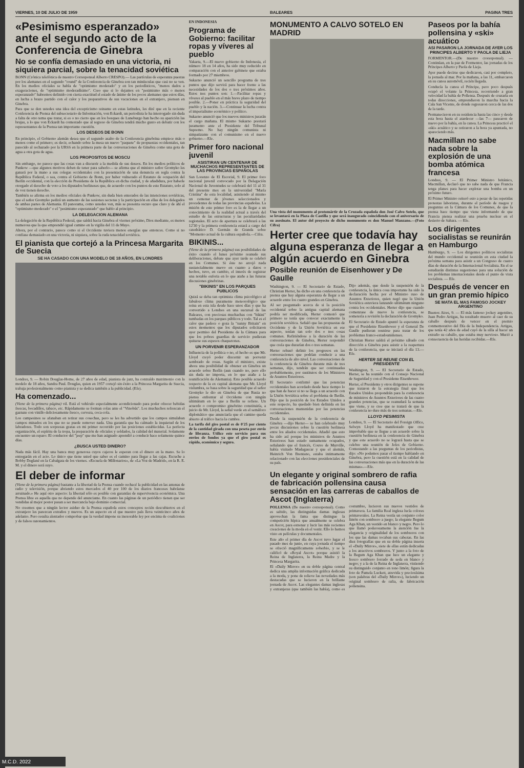VIERNES, 10 DE JULIO DE 1959 BALEARES PAGINA TRES
«Pesimismo esperanzado» ante el segundo acto de la Conferencia de Ginebra
No se confía demasiado en una victoria, ni siquiera parcial, sobre la tenacidad soviética
BONN (Crónica telefónica de nuestro Corresponsal Alberto CRESPO).— Las partículas de esperanza puestas por los alemanes en el segundo "round" de la Conferencia de Ginebra son tan minúsculas que casi no se ven. En los medios oficiales se habla de "optimismo moderado" y en los periodísticos, "menos dados a exageraciones, de "optimismo moderadísimo". Creo que si lo dejamos en "pesimismo más o menos esperanzado" habremos definido con cierta exactitud el estado de ánimo de los pocos alemanes que estos días, en lucha a brazo partido con el calor y los preparativos de sus vacaciones en el extranjero, piensan en Ginebra.
Para que se den ustedes una idea del excepticismo reinante en estas latitudes, les diré que en la reciente Conferencia de Prensa del subsecretario de Información, von Eckardt, un periodista le ha interrogado sin duda a falta de otro tema que tratar, si es o no cierto que en los bosques de Luneburgo han hecho su aparición las brujas, a lo que von Eckardt ha contestado que al regreso de Ginebra tendrá mucho gusto en debatir con los representantes de la Prensa tan importante cuestión.
LOS DESEOS DE BONN
En principio, el Gobierno alemán desea que el segundo asalto de la Conferencia ginebrina empiece más o menos como el primero; es decir, echando sobre la mesa un nuevo "paquete" de propuestas occidentales, tan parecido al rechazado por la URSS en la primera parte de las conversaciones de Ginebra como una gota de agua a otra gota de agua.
LOS PROPOSITOS DE MOSCU
Sin embargo, no parece que las cosas van a discurrir a la medida de sus deseos. En los medios políticos de Pankow —que algunos motivos deben de tener para saberlo— se afirma que el ministro señor Gromyko les ganará por la mano a sus colegas occidentales con la presentación de una denuncia en regla contra la República Federal, o sea, contra el Gobierno de Bonn, por haber vulnerado el Estatuto de ocupación del Berlín occidental, con la elección de Presidente de la República en dicha ciudad, y de añadidura, por haberle otorgado el derecho de voto a los diputados berlineses que, de acuerdo con los puntos de este Estatuto, solo al de voz tienen derecho.
También se afirma en los medios oficiales de Pankow, sin duda bien enterados de las intenciones soviéticas, que el señor Gromyko pedirá un aumento de las sesiones secretas y la participación en ellas de los delegados de ambas partes de Alemania. El panorama, como ustedes ven, más se presenta oscuro que claro y de ahí el "optimismo moderado" o el "pesimismo esperanzado" que hablo al principio.
LA DELEGACION ALEMANA
La delegación de la República Federal, que saldrá hacia Ginebra el viernes próximo, Dios mediante, es menos numerosa que la que emprendió igual camino en la vigilia del 11 de Mayo.
Ahora, por el contrario, parece como si el Occidente tuviera menos energías que entonces. Como si no confiase demasiado en una victoria, ni siquiera, sobre la ruda tenacidad soviética.
El pianista que cortejó a la Princesa Margarita de Suecia
SE HA CASADO CON UNA MODELO DE 18 AÑOS, EN LONDRES
Londres, 9. — Robin Douglas-Home, de 27 años de edad, pianista de jazz, ha contraído matrimonio con la modelo de 18 años, Sandra Paul. Douglas, quien en 1957 cortejó sin éxito a la Princesa Margarita de Suecia, trabaja profesionalmente como pianista y se dedica también a la publicidad. (Efe).
Ha comenzado...
(Viene de la primera página) vil. Está el vehículo especialmente acondicionado para poder ofrecer bebidas frescas, bocadillos, tabaco, etc. Rápidamente se forman colas ante el "Vinobús". Los muchachos refrescan el gaznate con vinillo deliciosamente fresco, cerveza, coca-cola.
Los campesinos se afanaban en retirar sus cosechas, pero se les ha advertido que los campos simulaban campos minados en los que no se puede remover nada. Una garantía que ha calmado la inquietud de los labradores. Todo son sorpresas gratas en mi primer recorrido por las posiciones establecidas. La perfecta organización, el espíritu de la tropa, la preparación de oficiales y soldados, la calidad del material. Solamente encuentro un reparo: El conductor del "jeep" que me han asignado aprendió a conducir hace solamente quince días.
¿BUSCA USTED DINERO?
Nada más fácil. Hay una banca muy generosa cuyos cajeros le esperan con el dinero en la mano. Se lo entregarán en el acto. Lo único que tiene usted que saber es el camino para llegar a las cajas. Escuche a Bobby Deglané en la Cabalgata de los viernes. «Escuela de Millonarios», de «La Voz de Madrid», en la R. E. M. y el dinero será suyo.
El deber de informar
(Viene de la primera página) bastante a la libertad de la Prensa cuando rechacé la publicidad en las antenas de radio y televisión, porque abriendo estos mercados el 40 por 100 de los diarios franceses habríanse arruinado.» He aquí otro aspecto: la libertad sólo es posible con garantías de supervivencia económica. Una Prensa libre es aquella que no depende del anunciante. En cuanto las páginas de un periódico tienen que ser vendidas al mejor postor pasan a ser mercancía bajo dominio comercial.
No creemos que a ningún lector asiduo de la Prensa española estos conceptos recién descubiertos en el extranjero les parezcan extraños y nuevos. Es un aspecto en el que nuestro país lleva veinticinco años de adelanto. Pero resulta alentador comprobar que la verdad impone su inexorable ley por encima de coaliciones y de falsos razonamientos.
EN INDONESIA
Programa de Gobierno: facilitar ropas y víveres al pueblo
Yakarta, 9.—El nuevo gobierno de Indonesia, el número 18 en 14 años, ha sido muy reducido en comparación con el anterior gabinete que estaba formado por 27 miembros.
Sukarno anunció un sencillo programa de tres puntos que dijo servirá para hacer frente a las necesidades de los dos o tres próximos años. Estos tres puntos son: 1.—Facilitar ropas y víveres al pueblo en el más breve plazo de tiempo posible. 2.—Poner en práctica la seguridad del pueblo y la nación. 3.—Continuar la lucha contra el imperialismo económico y político.
Sukarno anunció que los nuevos ministros jurarán el cargo mañana. El mismo Sukarno prestará juramento ante el Presidente del Tribunal Supremo. No hay ningún comunista ni simpatizante con el comunismo en el nuevo gobierno.—Efe.
Primer foro nacional juvenil
ASISTIRAN UN CENTENAR DE MUCHACHOS REPRESENTANTES DE LAS PROVINCIAS ESPAÑOLAS
San Lorenzo de El Escorial, 9. El primer foro nacional juvenil convocado por la Delegación Nacional de Juventudes se celebrará del 11 al 31 del presente mes en la universidad "María Cristina" de esta localidad, asistiendo al mismo un centenar de jóvenes seleccionados y procedentes de todas las provincias españolas. La misión de este primer foro es la de llegar a un conocimiento de la realidad actual a través del estudio de las estructuras y las peculiaridades regionales. El acto de apertura se celebrará a las 12'30 y la primera conferencia estará a cargo del catedrático D. Germán de Granda sobre "Momento actual de la cultura española.—Cifra.
BIKINIS...
(Viene de la primera página) sus posibilidades de éxito cuando el lunes próximo reanude sus deliberaciones, debate que ayer tarde se celebró en los Comunes. Si éste no arrojó nada sustancialmente nuevo en cuanto a datos o hechos, tuvo, en cambio, el interés de registrar una notable euforia en lo que atañe a las futuras discusiones ginebrinas.
"BIKINIS" EN LOS PARQUES PUBLICOS
Quizá se deba tan optimista clima psicológico al fabuloso clima puramente meteorológico que reina en esta isla desde hace unos días y que ha convertido a Londres en una sucursal de las Baleares, con preciosas muchachas con "bikini" tumbadas en los parques públicos y todo. Tal es el calor que padece o goza la "sunny Britain" en estos momentos que los diputados solicitaron ayer permiso del Presidente de la Cámara para que los pobres guardias de servicio pudieran quitarse sus espesos chaquetones.
UN PORVENIR ESPERANZADOR
Influencia de la política o no, el hecho es que Mr. Lloyd creyó poder discernir un porvenir sembrado de rosas. Según el ministro, existe ahora una posibilidad de obtener en Ginebra un acuerdo sobre Berlín (aun cuando no, pero ello sin duda no importa, en lo que atañe a la reunificación de Alemania). Este posible acuerdo respecto de la ex capital alemana que Mr. Lloyd vislumbra, se basa sobre la seguridad que el señor Gromyko le dio en Ginebra de que Rusia no piensa enfrentar al Occidente con ningún ultimátum en lo que a Berlín se refiere. Un acuerdo o compromiso ginebrino constituiría, a juicio de Mr. Lloyd, la señal verde en el semáforo diplomático que anunciaría que el camino queda abierto al tráfico hacia la cumbre.
La tarifa del giro postal es de 0'25 por ciento de la cantidad girada con una peseta por envío de libranza. Utilice este servicio para sus envíos de fondos ya que el giro postal es rápido, económico y seguro.
MONUMENTO A CALVO SOTELO EN MADRID
Una vista del monumento al protomártir de la Cruzada española don José Calvo Sotelo, que se levantará en la Plaza de Castilla y que será inaugurado coincidiendo con el aniversario de su asesinato. El autor del proyecto de dicho monumento es don Manuel Manzano.—(Foto Cifra)
Herter cree que todavía hay alguna esperanza de llegar a algún acuerdo en Ginebra
Posible reunión de Eisenhower y De Gaulle
Washington, 9. — El Secretario de Estado, Christian Herter, ha dicho en una conferencia de prensa que hay alguna esperanza de llegar a un acuerdo entre los cuatro grandes en Ginebra.
Al ser preguntado acerca de si la posición occidental sobre la antigua capital alemana podría ser modificada, Herter contestó que primero se tenía que conocer exactamente la posición soviética. Señaló que las propuestas de Occidente y de la Unión Soviética en ese aspecto, tenían tan solo dos o tres cosas comunes. Refiriéndose a la duración de las conversaciones de Ginebra, Herter respondió que creía que durarían dos o tres semanas.
Herter rehusó definir los progresos en las conversaciones que podrían conducir a una conferencia de alto nivel. Las conversaciones de la conferencia de Ginebra durante más de tres semanas, dijo, tendrán que ser continuadas probablemente, por sustitutos de los Ministros de Asuntos Exteriores.
El Secretario confirmó que las potencias occidentales han acordado desde hace tiempo lo que han de hacer si no se llega a un acuerdo con la Unión Soviética sobre el problema de Berlín. Dijo que la posición de los Estados Unidos a este respecto, ha quedado bien definida en las conversaciones mantenidas por las potencias occidentales.
Desde la suspensión de la conferencia de Ginebra —dijo Herter— se han celebrado muy pocas discusiones sobre la cuestión berlinesa entre los aliados occidentales. Añadió que esto ha sido así porque los ministros de Asuntos Exteriores han estado sumamente ocupados, señalando que el francés, Couve de Murville, había visitado Madagascar y que el alemán, Heinrich Von Brentano, estaba intimamente relacionado con las elecciones presidenciales de su país.
Dijo además, que desde la suspensión de la conferencia, la única cosa importante ha sido la declaración hecha por el Ministro ruso de Asuntos Exteriores, quien negó que la Unión Soviética estuviera lanzando ultimátum ninguno contra los occidentales. Herter dijo que cuando comenzase de nuevo la conferencia, se sometería a revisión la declaración de Gromyko.
El Secretario de Estado apuntó la esperanza de que el Presidente Eisenhower y el General De Gaulle pudieran reunirse para tratar de los problemas franco-estadounidenses.
Christian Herter saldrá el próximo sábado con dirección a Ginebra para asistir a la reapertura de la conferencia, que se iniciará el día 13.—Efe.
HERTER SE REUNE CON EL PRESIDENTE
Washington, 9. — El Secretario de Estado, Herter, se ha reunido con el Consejo Nacional de Seguridad y con el Presidente Eisenhower.
Herter, el Presidente y otros dirigentes se supone que trataron de la estrategia final que los Estados Unidos propondrán para la conferencia de ministros de Asuntos Exteriores de las cuatro grandes potencias, que se reanudará la semana que viene, y se cree que se tratará de que la conferencia no dure más de tres semanas.—Efe.
LLOYD PESIMISTA
Londres, 9. — El Secretario del Foreign Office, Selwyn Lloyd ha manifestado que cree improbable que se llegue a un acuerdo sobre la cuestión berlinesa en la conferencia de Ginebra y que este acuerdo no se logrará hasta que se celebre una reunión de Jefes de Gobierno. Contestando a las preguntas de los periodistas, dijo: «No podemos pasar el tiempo hablando en Ginebra, pero la cuestión está en la calidad de las conversaciones más que en la duración de las mismas».—Efe.
Un elegante y original sombrero de rafia de fabricación pollensina causa sensación en las carreras de caballos de Ascot (Inglaterra)
POLLENSA (De nuestro corresponsal). Como es sabido, las distinguidas damas inglesas aprovechan la fama que distingue la competición hípica que anualmente se celebra en Ascot, para estrenar y lucir las más recientes creaciones de la moda en el vestir. Ello lo hemos visto en películas y documentales.
Este año el primer día de Ascot tuvo lugar el pasado mes de junio, en cuya jornada el tiempo se ofreció magníficamente soberbio, y se le calificó de «Royal Ascot» porque asistió la Reina de Inglaterra, la Reina Madre y la Princesa Margarita.
El «Daily Mirror» en su doble página central dedica una amplia información gráfica dedicada a la moda, y pone de relieve las novedades más destacadas que se lucieron en la brillante jornada de Ascot. Las elegantes damas inglesas y extranjeras (que también las había), como es costumbre, lucieron sus nuevos vestidos de primavera. La familia Real inglesa lucía colores primaverales. La Reina vestía un conjunto color limón con sombrero a juego; la elegante Begum Aga Khan, un vestido en blanco y negro. Pero lo que llamó poderosamente la atención fue la elegancia y originalidad de los sombreros con los que las damas tocaban sus cabezas. En las diez fotografías que en su doble página inserta el «Daily Mirror», siete de ellas están dedicadas a los atractivos sombreros. Y junto a la foto de la Begum Aga Khan que luce un elegante y fresco sombrero forrado de seda en blanco y negro; y a la de la Reina de Inglaterra, vistiendo su distinguido conjunto en tono limón; figura la foto de Pamela Luckett, atrevida y preciosísima (son palabras del «Daily Mirror»), luciendo un original sombrero de rafia, de fabricación pollensina.
Paseos por la bahía pollensina y «ski» acuático
ASI PASARON LA JORNADA DE AYER LOS PRINCIPES ALBERTO Y PAOLA DE LIEJA
FORMENTOR.—(De nuestro croresponsal). — Continúan, en la paz de Formentor, las jornadas de los Príncipes Alberto y Paola de Lieja.
Ayer puede decirse que dedicaron, casi por completo, la jornada al mar. Por la mañana, a las 11, embarcaron en su canoa automóvil, recién llegada.
Conducía la canoa el Príncipe, pero poco después ocupó el volante la Princesa, recorriendo a gran velocidad la bahía de Pollensa. Después de cruzarla en todas direcciones, emprendieron la marcha hacia la Cala San Vicente, de donde regresaron cerca de las dos de la tarde.
Permanecieron en su residencia hasta las cinco y desde esta hora hasta el atardecer —las 7— pasearon de nuevo por la bahía, en la canoa. La Princesa practicó el «ski» acuático y se retiraron a la hora ya apuntada, no apareciendo más.
Macmillan no sabe nada sobre la explosión de una bomba atómica francesa
Londres, 9. — El Primer Ministro británico, Macmillan, declaró que no sabe nada de que Francia tenga planes para hacer explotar una bomba en un próximo futuro.
El Primer Ministro reiteró esto a pesar de las repetidas protestas laboristas, durante el período de ruegos y preguntas en la Cámara de los Comunes, de que la prensa hace tiempo que viene informando de que Francia piensa realizar una prueba nuclear en el desierto de Sahara. — Efe.
Los dirigentes socialistas se reunirán en Hamburgo
Hamburgo, 9. — Los dirigentes políticos socialistas del mundo occidental se reunirán en esta ciudad la próxima semana para asistir a un Congreso de cuatro días de duración de la Internacional Socialista. En el se estudiarán distintas sugestiones para una solución de los problemas internacionales desde el punto de vista socialista. — Efe.
Después de vencer en un gran premio hípico
SE MATA EL MAS FAMOSO JOCKEY ARGENTINO
Buenos Aires, 9. — El más famoso jockey argentino, Juan Pedro Artigas, ha resultado muerto al caer de su caballo después de vencer en el premio conmemorativo del Día de la Independencia. Artigas, que tenía 42 años de edad cayó de la silla al hacer un extraño su caballo, que estaba muy nervioso. Murió a consecuencia de las heridas recibidas.—Efe.
M.C.D. 2022